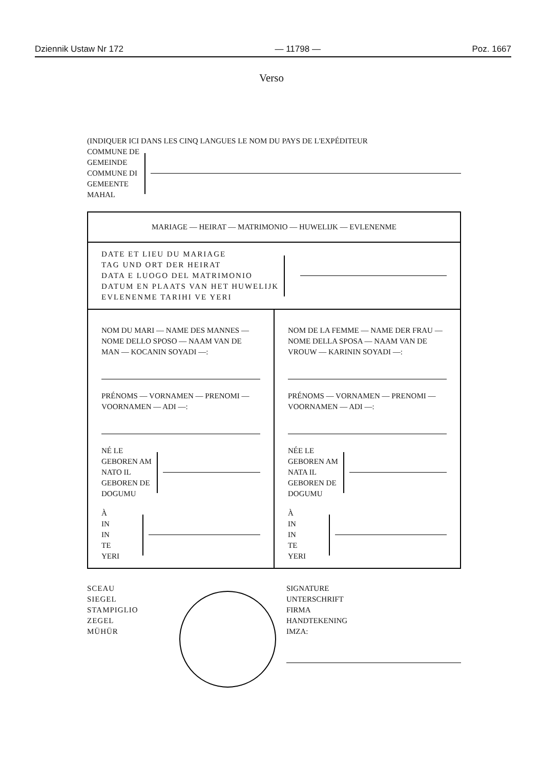Dziennik Ustaw Nr 172 — 11798 — Poz. 1667
Verso
(INDIQUER ICI DANS LES CINQ LANGUES LE NOM DU PAYS DE L'EXPÉDITEUR
COMMUNE DE
GEMEINDE
COMMUNE DI
GEMEENTE
MAHAL
| MARIAGE — HEIRAT — MATRIMONIO — HUWELIJK — EVLENENME | |
| DATE ET LIEU DU MARIAGE TAG UND ORT DER HEIRAT DATA E LUOGO DEL MATRIMONIO DATUM EN PLAATS VAN HET HUWELIJK EVLENENME TARIHI VE YERI | |
| NOM DU MARI — NAME DES MANNES — NOME DELLO SPOSO — NAAM VAN DE MAN — KOCANIN SOYADI —: PRÉNOMS — VORNAMEN — PRENOMI — VOORNAMEN — ADI —: NÉ LE GEBOREN AM NATO IL GEBOREN DE DOGUMU À IN IN TE YERI | NOM DE LA FEMME — NAME DER FRAU — NOME DELLA SPOSA — NAAM VAN DE VROUW — KARININ SOYADI —: PRÉNOMS — VORNAMEN — PRENOMI — VOORNAMEN — ADI —: NÉE LE GEBOREN AM NATA IL GEBOREN DE DOGUMU À IN IN TE YERI |
SCEAU
SIEGEL
STAMPIGLIO
ZEGEL
MÜHÜR
SIGNATURE
UNTERSCHRIFT
FIRMA
HANDTEKENING
IMZA: